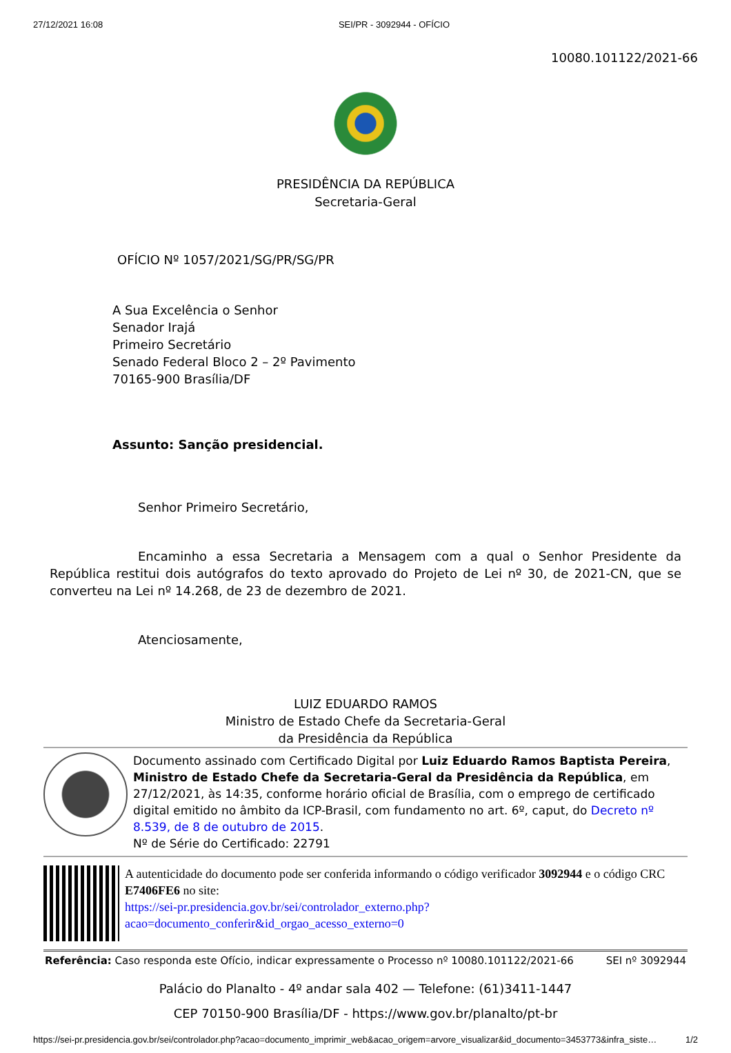27/12/2021 16:08 SEI/PR - 3092944 - OFÍCIO
10080.101122/2021-66
PRESIDÊNCIA DA REPÚBLICA
Secretaria-Geral
OFÍCIO Nº 1057/2021/SG/PR/SG/PR
A Sua Excelência o Senhor
Senador Irajá
Primeiro Secretário
Senado Federal Bloco 2 – 2º Pavimento
70165-900 Brasília/DF
Assunto: Sanção presidencial.
Senhor Primeiro Secretário,
Encaminho a essa Secretaria a Mensagem com a qual o Senhor Presidente da República restitui dois autógrafos do texto aprovado do Projeto de Lei nº 30, de 2021-CN, que se converteu na Lei nº 14.268, de 23 de dezembro de 2021.
Atenciosamente,
LUIZ EDUARDO RAMOS
Ministro de Estado Chefe da Secretaria-Geral
da Presidência da República
Documento assinado com Certificado Digital por Luiz Eduardo Ramos Baptista Pereira, Ministro de Estado Chefe da Secretaria-Geral da Presidência da República, em 27/12/2021, às 14:35, conforme horário oficial de Brasília, com o emprego de certificado digital emitido no âmbito da ICP-Brasil, com fundamento no art. 6º, caput, do Decreto nº 8.539, de 8 de outubro de 2015.
Nº de Série do Certificado: 22791
A autenticidade do documento pode ser conferida informando o código verificador 3092944 e o código CRC E7406FE6 no site:
https://sei-pr.presidencia.gov.br/sei/controlador_externo.php?
acao=documento_conferir&id_orgao_acesso_externo=0
Referência: Caso responda este Ofício, indicar expressamente o Processo nº 10080.101122/2021-66 SEI nº 3092944
Palácio do Planalto - 4º andar sala 402 — Telefone: (61)3411-1447
CEP 70150-900 Brasília/DF - https://www.gov.br/planalto/pt-br
https://sei-pr.presidencia.gov.br/sei/controlador.php?acao=documento_imprimir_web&acao_origem=arvore_visualizar&id_documento=3453773&infra_siste… 1/2